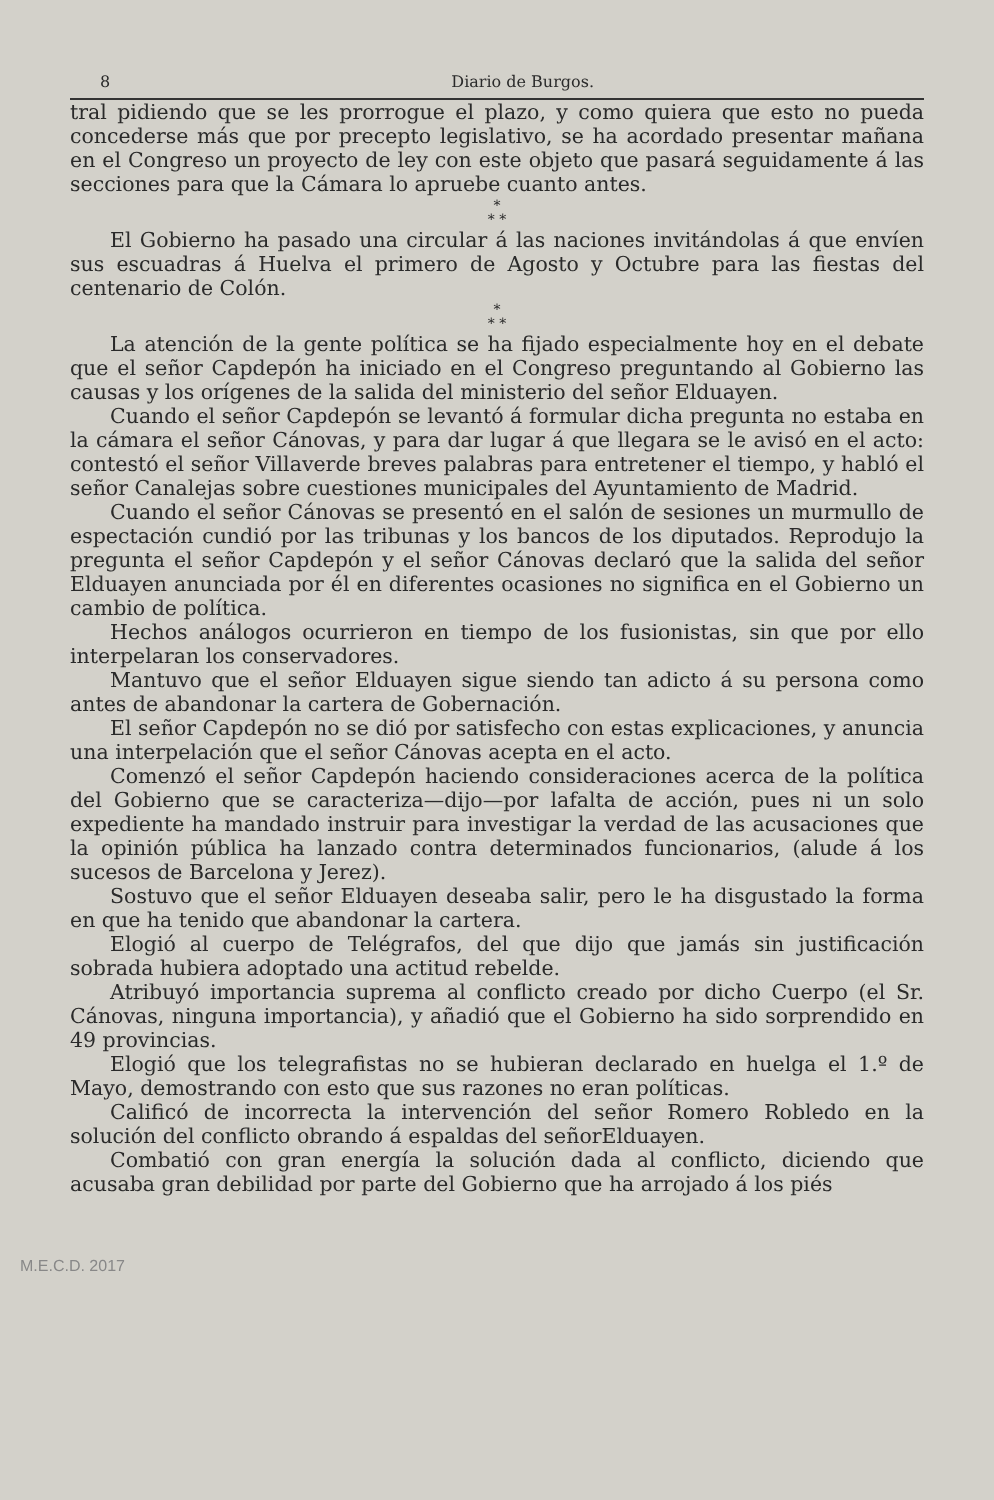8 Diario de Burgos.
tral pidiendo que se les prorrogue el plazo, y como quiera que esto no pueda concederse más que por precepto legislativo, se ha acordado presentar mañana en el Congreso un proyecto de ley con este objeto que pasará seguidamente á las secciones para que la Cámara lo apruebe cuanto antes.
*
* *
El Gobierno ha pasado una circular á las naciones invitándolas á que envíen sus escuadras á Huelva el primero de Agosto y Octubre para las fiestas del centenario de Colón.
*
* *
La atención de la gente política se ha fijado especialmente hoy en el debate que el señor Capdepón ha iniciado en el Congreso preguntando al Gobierno las causas y los orígenes de la salida del ministerio del señor Elduayen.
Cuando el señor Capdepón se levantó á formular dicha pregunta no estaba en la cámara el señor Cánovas, y para dar lugar á que llegara se le avisó en el acto: contestó el señor Villaverde breves palabras para entretener el tiempo, y habló el señor Canalejas sobre cuestiones municipales del Ayuntamiento de Madrid.
Cuando el señor Cánovas se presentó en el salón de sesiones un murmullo de espectación cundió por las tribunas y los bancos de los diputados. Reprodujo la pregunta el señor Capdepón y el señor Cánovas declaró que la salida del señor Elduayen anunciada por él en diferentes ocasiones no significa en el Gobierno un cambio de política.
Hechos análogos ocurrieron en tiempo de los fusionistas, sin que por ello interpelaran los conservadores.
Mantuvo que el señor Elduayen sigue siendo tan adicto á su persona como antes de abandonar la cartera de Gobernación.
El señor Capdepón no se dió por satisfecho con estas explicaciones, y anuncia una interpelación que el señor Cánovas acepta en el acto.
Comenzó el señor Capdepón haciendo consideraciones acerca de la política del Gobierno que se caracteriza—dijo—por lafalta de acción, pues ni un solo expediente ha mandado instruir para investigar la verdad de las acusaciones que la opinión pública ha lanzado contra determinados funcionarios, (alude á los sucesos de Barcelona y Jerez).
Sostuvo que el señor Elduayen deseaba salir, pero le ha disgustado la forma en que ha tenido que abandonar la cartera.
Elogió al cuerpo de Telégrafos, del que dijo que jamás sin justificación sobrada hubiera adoptado una actitud rebelde.
Atribuyó importancia suprema al conflicto creado por dicho Cuerpo (el Sr. Cánovas, ninguna importancia), y añadió que el Gobierno ha sido sorprendido en 49 provincias.
Elogió que los telegrafistas no se hubieran declarado en huelga el 1.º de Mayo, demostrando con esto que sus razones no eran políticas.
Calificó de incorrecta la intervención del señor Romero Robledo en la solución del conflicto obrando á espaldas del señorElduayen.
Combatió con gran energía la solución dada al conflicto, diciendo que acusaba gran debilidad por parte del Gobierno que ha arrojado á los piés
M.E.C.D. 2017